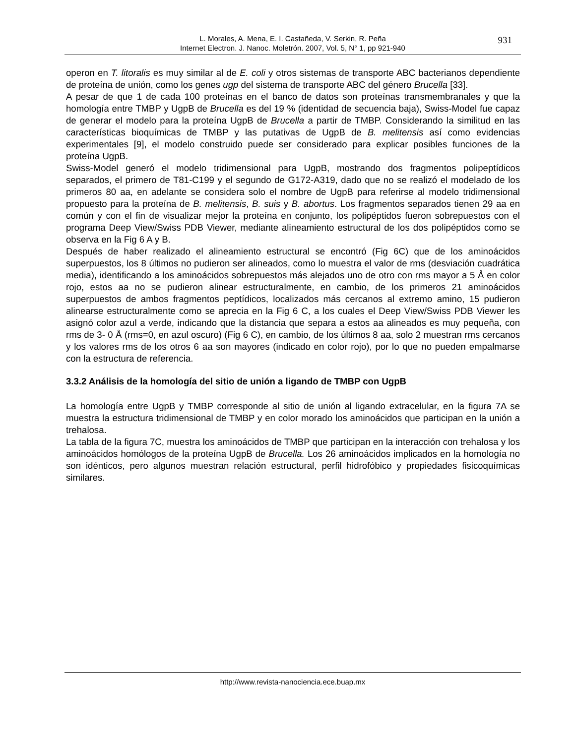L. Morales, A. Mena, E. I. Castañeda, V. Serkin, R. Peña
Internet Electron. J. Nanoc. Moletrón. 2007, Vol. 5, N° 1, pp 921-940
931
operon en T. litoralis es muy similar al de E. coli y otros sistemas de transporte ABC bacterianos dependiente de proteína de unión, como los genes ugp del sistema de transporte ABC del género Brucella [33].
A pesar de que 1 de cada 100 proteínas en el banco de datos son proteínas transmembranales y que la homología entre TMBP y UgpB de Brucella es del 19 % (identidad de secuencia baja), Swiss-Model fue capaz de generar el modelo para la proteína UgpB de Brucella a partir de TMBP. Considerando la similitud en las características bioquímicas de TMBP y las putativas de UgpB de B. melitensis así como evidencias experimentales [9], el modelo construido puede ser considerado para explicar posibles funciones de la proteína UgpB.
Swiss-Model generó el modelo tridimensional para UgpB, mostrando dos fragmentos polipeptídicos separados, el primero de T81-C199 y el segundo de G172-A319, dado que no se realizó el modelado de los primeros 80 aa, en adelante se considera solo el nombre de UgpB para referirse al modelo tridimensional propuesto para la proteína de B. melitensis, B. suis y B. abortus. Los fragmentos separados tienen 29 aa en común y con el fin de visualizar mejor la proteína en conjunto, los polipéptidos fueron sobrepuestos con el programa Deep View/Swiss PDB Viewer, mediante alineamiento estructural de los dos polipéptidos como se observa en la Fig 6 A y B.
Después de haber realizado el alineamiento estructural se encontró (Fig 6C) que de los aminoácidos superpuestos, los 8 últimos no pudieron ser alineados, como lo muestra el valor de rms (desviación cuadrática media), identificando a los aminoácidos sobrepuestos más alejados uno de otro con rms mayor a 5 Å en color rojo, estos aa no se pudieron alinear estructuralmente, en cambio, de los primeros 21 aminoácidos superpuestos de ambos fragmentos peptídicos, localizados más cercanos al extremo amino, 15 pudieron alinearse estructuralmente como se aprecia en la Fig 6 C, a los cuales el Deep View/Swiss PDB Viewer les asignó color azul a verde, indicando que la distancia que separa a estos aa alineados es muy pequeña, con rms de 3- 0 Å (rms=0, en azul oscuro) (Fig 6 C), en cambio, de los últimos 8 aa, solo 2 muestran rms cercanos y los valores rms de los otros 6 aa son mayores (indicado en color rojo), por lo que no pueden empalmarse con la estructura de referencia.
3.3.2 Análisis de la homología del sitio de unión a ligando de TMBP con UgpB
La homología entre UgpB y TMBP corresponde al sitio de unión al ligando extracelular, en la figura 7A se muestra la estructura tridimensional de TMBP y en color morado los aminoácidos que participan en la unión a trehalosa.
La tabla de la figura 7C, muestra los aminoácidos de TMBP que participan en la interacción con trehalosa y los aminoácidos homólogos de la proteína UgpB de Brucella. Los 26 aminoácidos implicados en la homología no son idénticos, pero algunos muestran relación estructural, perfil hidrofóbico y propiedades fisicoquímicas similares.
http://www.revista-nanociencia.ece.buap.mx